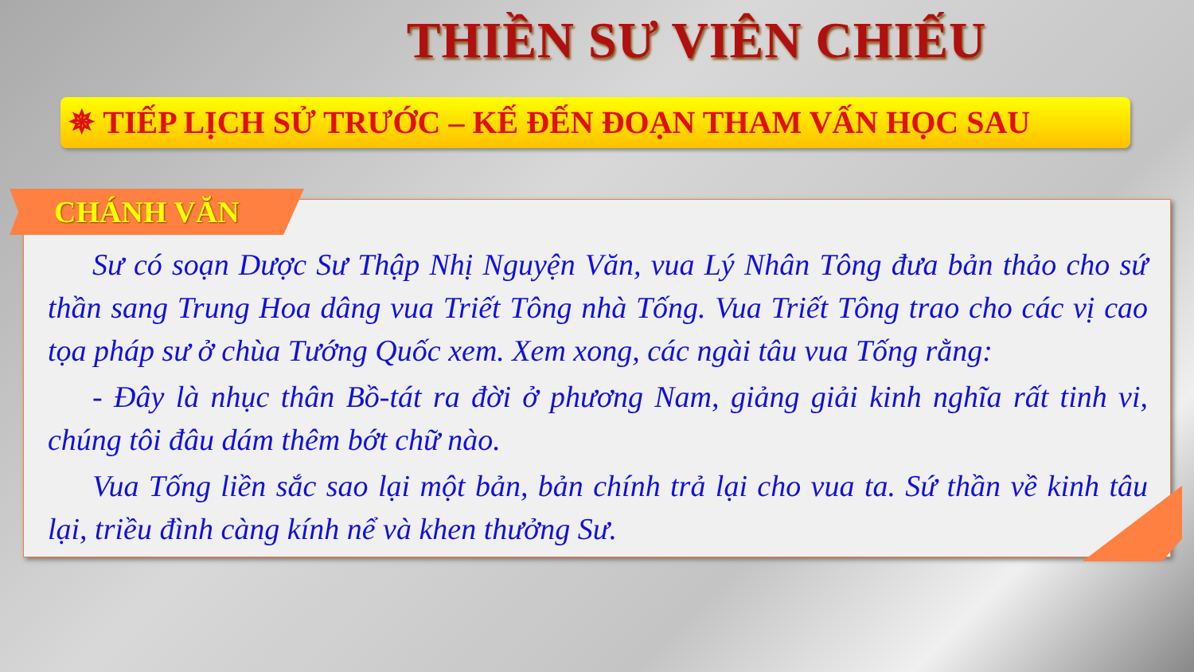THIỀN SƯ VIÊN CHIẾU
✵ TIẾP LỊCH SỬ TRƯỚC – KẾ ĐẾN ĐOẠN THAM VẤN HỌC SAU
CHÁNH VĂN
Sư có soạn Dược Sư Thập Nhị Nguyện Văn, vua Lý Nhân Tông đưa bản thảo cho sứ thần sang Trung Hoa dâng vua Triết Tông nhà Tống. Vua Triết Tông trao cho các vị cao tọa pháp sư ở chùa Tướng Quốc xem. Xem xong, các ngài tâu vua Tống rằng:
- Đây là nhục thân Bồ-tát ra đời ở phương Nam, giảng giải kinh nghĩa rất tinh vi, chúng tôi đâu dám thêm bớt chữ nào.
Vua Tống liền sắc sao lại một bản, bản chính trả lại cho vua ta. Sứ thần về kinh tâu lại, triều đình càng kính nể và khen thưởng Sư.